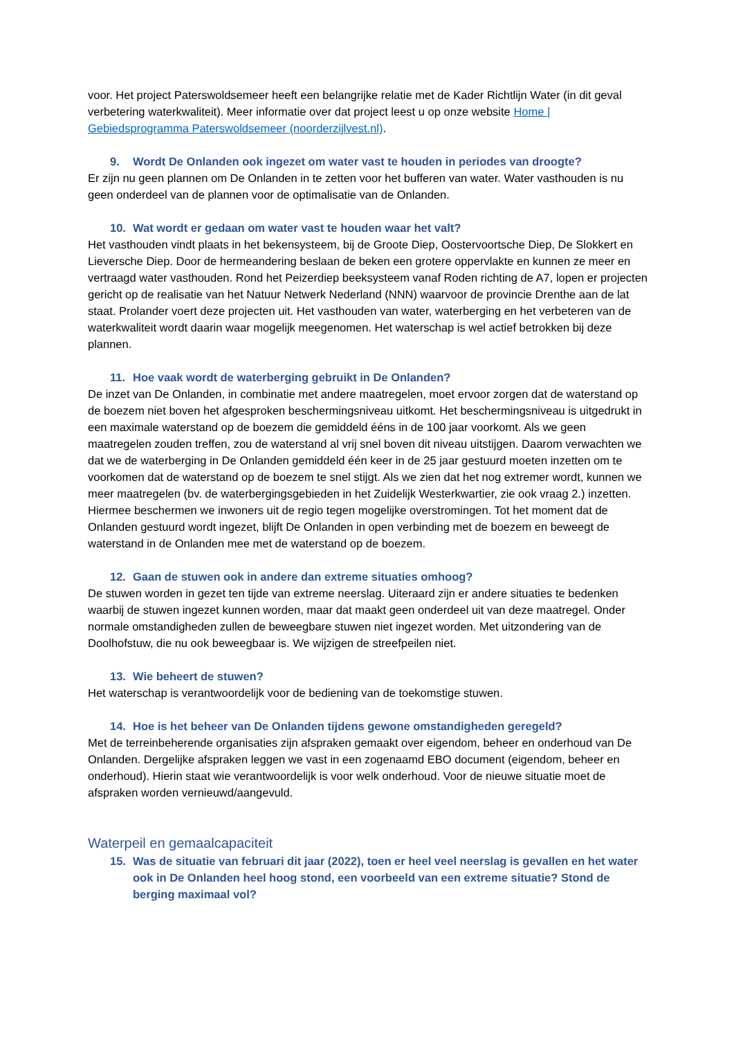voor. Het project Paterswoldsemeer heeft een belangrijke relatie met de Kader Richtlijn Water (in dit geval verbetering waterkwaliteit). Meer informatie over dat project leest u op onze website Home | Gebiedsprogramma Paterswoldsemeer (noorderzijlvest.nl).
9. Wordt De Onlanden ook ingezet om water vast te houden in periodes van droogte?
Er zijn nu geen plannen om De Onlanden in te zetten voor het bufferen van water. Water vasthouden is nu geen onderdeel van de plannen voor de optimalisatie van de Onlanden.
10. Wat wordt er gedaan om water vast te houden waar het valt?
Het vasthouden vindt plaats in het bekensysteem, bij de Groote Diep, Oostervoortsche Diep, De Slokkert en Lieversche Diep. Door de hermeandering beslaan de beken een grotere oppervlakte en kunnen ze meer en vertraagd water vasthouden. Rond het Peizerdiep beeksysteem vanaf Roden richting de A7, lopen er projecten gericht op de realisatie van het Natuur Netwerk Nederland (NNN) waarvoor de provincie Drenthe aan de lat staat. Prolander voert deze projecten uit. Het vasthouden van water, waterberging en het verbeteren van de waterkwaliteit wordt daarin waar mogelijk meegenomen. Het waterschap is wel actief betrokken bij deze plannen.
11. Hoe vaak wordt de waterberging gebruikt in De Onlanden?
De inzet van De Onlanden, in combinatie met andere maatregelen, moet ervoor zorgen dat de waterstand op de boezem niet boven het afgesproken beschermingsniveau uitkomt. Het beschermingsniveau is uitgedrukt in een maximale waterstand op de boezem die gemiddeld ééns in de 100 jaar voorkomt. Als we geen maatregelen zouden treffen, zou de waterstand al vrij snel boven dit niveau uitstijgen. Daarom verwachten we dat we de waterberging in De Onlanden gemiddeld één keer in de 25 jaar gestuurd moeten inzetten om te voorkomen dat de waterstand op de boezem te snel stijgt. Als we zien dat het nog extremer wordt, kunnen we meer maatregelen (bv. de waterbergingsgebieden in het Zuidelijk Westerkwartier, zie ook vraag 2.) inzetten. Hiermee beschermen we inwoners uit de regio tegen mogelijke overstromingen. Tot het moment dat de Onlanden gestuurd wordt ingezet, blijft De Onlanden in open verbinding met de boezem en beweegt de waterstand in de Onlanden mee met de waterstand op de boezem.
12. Gaan de stuwen ook in andere dan extreme situaties omhoog?
De stuwen worden in gezet ten tijde van extreme neerslag. Uiteraard zijn er andere situaties te bedenken waarbij de stuwen ingezet kunnen worden, maar dat maakt geen onderdeel uit van deze maatregel. Onder normale omstandigheden zullen de beweegbare stuwen niet ingezet worden. Met uitzondering van de Doolhofstuw, die nu ook beweegbaar is. We wijzigen de streefpeilen niet.
13. Wie beheert de stuwen?
Het waterschap is verantwoordelijk voor de bediening van de toekomstige stuwen.
14. Hoe is het beheer van De Onlanden tijdens gewone omstandigheden geregeld?
Met de terreinbeherende organisaties zijn afspraken gemaakt over eigendom, beheer en onderhoud van De Onlanden. Dergelijke afspraken leggen we vast in een zogenaamd EBO document (eigendom, beheer en onderhoud). Hierin staat wie verantwoordelijk is voor welk onderhoud. Voor de nieuwe situatie moet de afspraken worden vernieuwd/aangevuld.
Waterpeil en gemaalcapaciteit
15. Was de situatie van februari dit jaar (2022), toen er heel veel neerslag is gevallen en het water ook in De Onlanden heel hoog stond, een voorbeeld van een extreme situatie? Stond de berging maximaal vol?